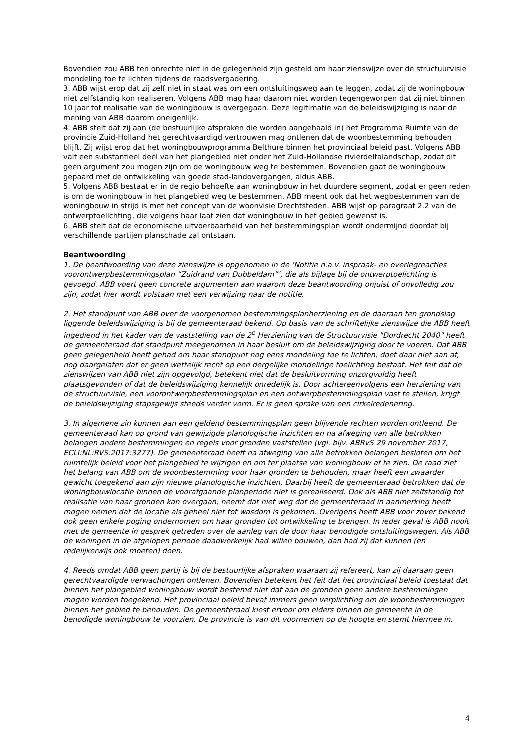Bovendien zou ABB ten onrechte niet in de gelegenheid zijn gesteld om haar zienswijze over de structuurvisie mondeling toe te lichten tijdens de raadsvergadering.
3. ABB wijst erop dat zij zelf niet in staat was om een ontsluitingsweg aan te leggen, zodat zij de woningbouw niet zelfstandig kon realiseren. Volgens ABB mag haar daarom niet worden tegengeworpen dat zij niet binnen 10 jaar tot realisatie van de woningbouw is overgegaan. Deze legitimatie van de beleidswijziging is naar de mening van ABB daarom oneigenlijk.
4. ABB stelt dat zij aan (de bestuurlijke afspraken die worden aangehaald in) het Programma Ruimte van de provincie Zuid-Holland het gerechtvaardigd vertrouwen mag ontlenen dat de woonbestemming behouden blijft. Zij wijst erop dat het woningbouwprogramma Belthure binnen het provinciaal beleid past. Volgens ABB valt een substantieel deel van het plangebied niet onder het Zuid-Hollandse rivierdeltalandschap, zodat dit geen argument zou mogen zijn om de woningbouw weg te bestemmen. Bovendien gaat de woningbouw gepaard met de ontwikkeling van goede stad-landovergangen, aldus ABB.
5. Volgens ABB bestaat er in de regio behoefte aan woningbouw in het duurdere segment, zodat er geen reden is om de woningbouw in het plangebied weg te bestemmen. ABB meent ook dat het wegbestemmen van de woningbouw in strijd is met het concept van de woonvisie Drechtsteden. ABB wijst op paragraaf 2.2 van de ontwerptoelichting, die volgens haar laat zien dat woningbouw in het gebied gewenst is.
6. ABB stelt dat de economische uitvoerbaarheid van het bestemmingsplan wordt ondermijnd doordat bij verschillende partijen planschade zal ontstaan.
Beantwoording
1. De beantwoording van deze zienswijze is opgenomen in de ‘Notitie n.a.v. inspraak- en overlegreacties voorontwerpbestemmingsplan “Zuidrand van Dubbeldam”’, die als bijlage bij de ontwerptoelichting is gevoegd. ABB voert geen concrete argumenten aan waarom deze beantwoording onjuist of onvolledig zou zijn, zodat hier wordt volstaan met een verwijzing naar de notitie.
2. Het standpunt van ABB over de voorgenomen bestemmingsplanherziening en de daaraan ten grondslag liggende beleidswijziging is bij de gemeenteraad bekend. Op basis van de schriftelijke zienswijze die ABB heeft ingediend in het kader van de vaststelling van de 2<sup>e</sup> Herziening van de Structuurvisie "Dordrecht 2040" heeft de gemeenteraad dat standpunt meegenomen in haar besluit om de beleidswijziging door te voeren. Dat ABB geen gelegenheid heeft gehad om haar standpunt nog eens mondeling toe te lichten, doet daar niet aan af, nog daargelaten dat er geen wettelijk recht op een dergelijke mondelinge toelichting bestaat. Het feit dat de zienswijzen van ABB niet zijn opgevolgd, betekent niet dat de besluitvorming onzorgvuldig heeft plaatsgevonden of dat de beleidswijziging kennelijk onredelijk is. Door achtereenvolgens een herziening van de structuurvisie, een voorontwerpbestemmingsplan en een ontwerpbestemmingsplan vast te stellen, krijgt de beleidswijziging stapsgewijs steeds verder vorm. Er is geen sprake van een cirkelredenering.
3. In algemene zin kunnen aan een geldend bestemmingsplan geen blijvende rechten worden ontleend. De gemeenteraad kan op grond van gewijzigde planologische inzichten en na afweging van alle betrokken belangen andere bestemmingen en regels voor gronden vaststellen (vgl. bijv. ABRvS 29 november 2017, ECLI:NL:RVS:2017:3277). De gemeenteraad heeft na afweging van alle betrokken belangen besloten om het ruimtelijk beleid voor het plangebied te wijzigen en om ter plaatse van woningbouw af te zien. De raad ziet het belang van ABB om de woonbestemming voor haar gronden te behouden, maar heeft een zwaarder gewicht toegekend aan zijn nieuwe planologische inzichten. Daarbij heeft de gemeenteraad betrokken dat de woningbouwlocatie binnen de voorafgaande planperiode niet is gerealiseerd. Ook als ABB niet zelfstandig tot realisatie van haar gronden kan overgaan, neemt dat niet weg dat de gemeenteraad in aanmerking heeft mogen nemen dat de locatie als geheel niet tot wasdom is gekomen. Overigens heeft ABB voor zover bekend ook geen enkele poging ondernomen om haar gronden tot ontwikkeling te brengen. In ieder geval is ABB nooit met de gemeente in gesprek getreden over de aanleg van de door haar benodigde ontsluitingswegen. Als ABB de woningen in de afgelopen periode daadwerkelijk had willen bouwen, dan had zij dat kunnen (en redelijkerwijs ook moeten) doen.
4. Reeds omdat ABB geen partij is bij de bestuurlijke afspraken waaraan zij refereert, kan zij daaraan geen gerechtvaardigde verwachtingen ontlenen. Bovendien betekent het feit dat het provinciaal beleid toestaat dat binnen het plangebied woningbouw wordt bestemd niet dat aan de gronden geen andere bestemmingen mogen worden toegekend. Het provinciaal beleid bevat immers geen verplichting om de woonbestemmingen binnen het gebied te behouden. De gemeenteraad kiest ervoor om elders binnen de gemeente in de benodigde woningbouw te voorzien. De provincie is van dit voornemen op de hoogte en stemt hiermee in.
4